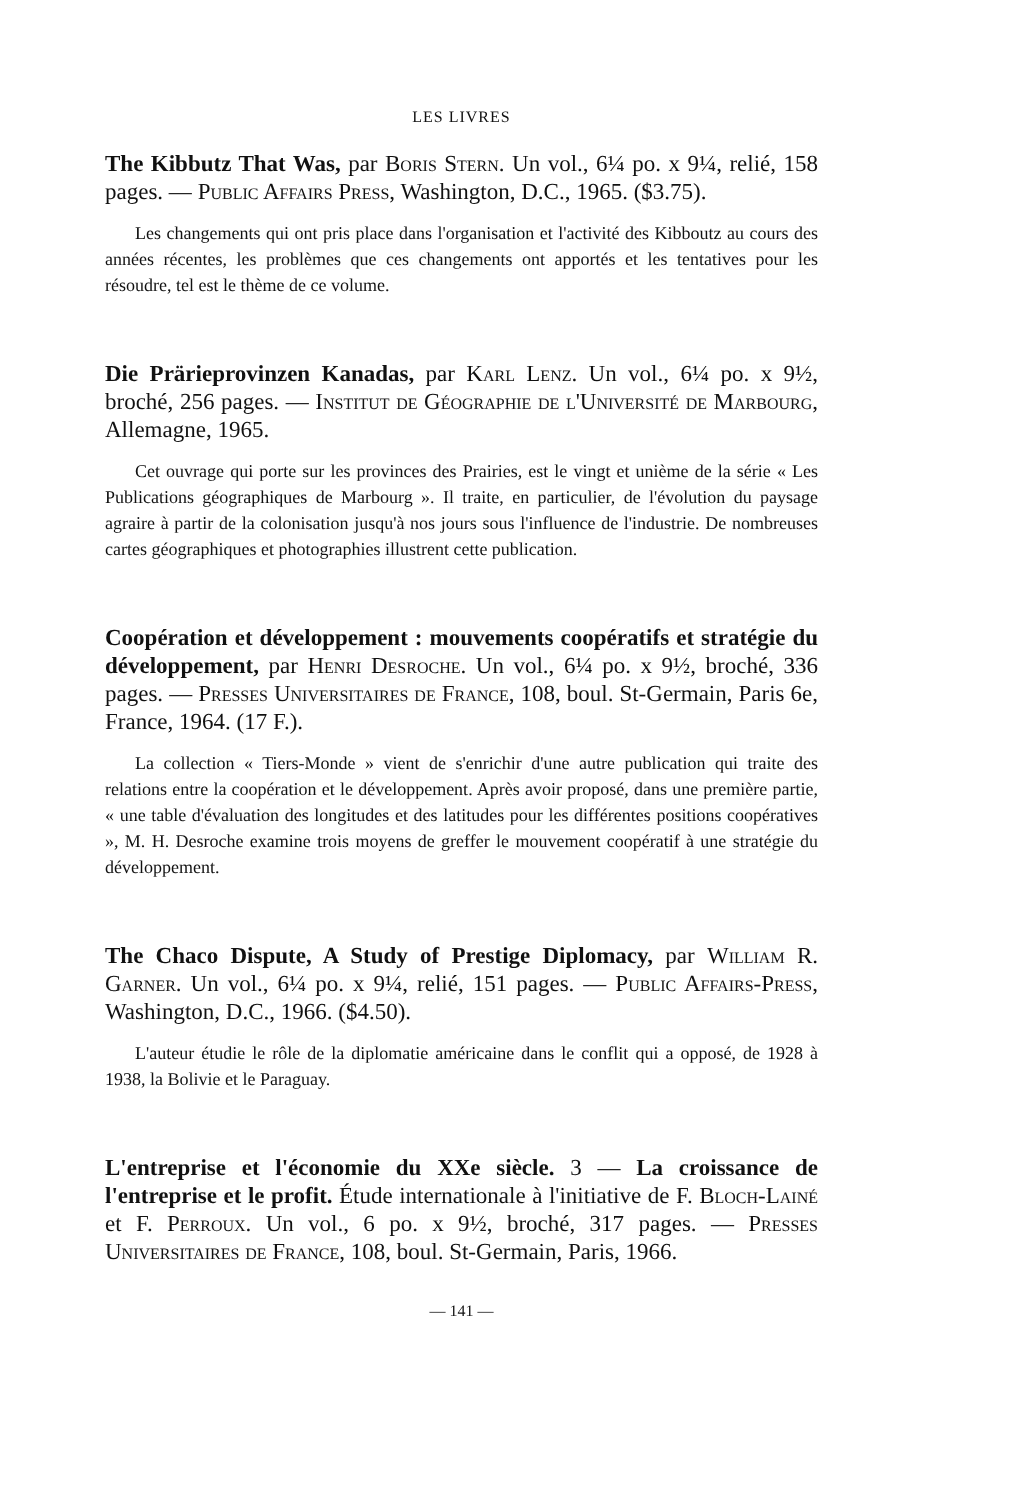LES LIVRES
The Kibbutz That Was, par Boris Stern. Un vol., 6¼ po. x 9¼, relié, 158 pages. — Public Affairs Press, Washington, D.C., 1965. ($3.75).
Les changements qui ont pris place dans l'organisation et l'activité des Kibboutz au cours des années récentes, les problèmes que ces changements ont apportés et les tentatives pour les résoudre, tel est le thème de ce volume.
Die Prärieprovinzen Kanadas, par Karl Lenz. Un vol., 6¼ po. x 9½, broché, 256 pages. — Institut de Géographie de l'Université de Marbourg, Allemagne, 1965.
Cet ouvrage qui porte sur les provinces des Prairies, est le vingt et unième de la série « Les Publications géographiques de Marbourg ». Il traite, en particulier, de l'évolution du paysage agraire à partir de la colonisation jusqu'à nos jours sous l'influence de l'industrie. De nombreuses cartes géographiques et photographies illustrent cette publication.
Coopération et développement : mouvements coopératifs et stratégie du développement, par Henri Desroche. Un vol., 6¼ po. x 9½, broché, 336 pages. — Presses Universitaires de France, 108, boul. St-Germain, Paris 6e, France, 1964. (17 F.).
La collection « Tiers-Monde » vient de s'enrichir d'une autre publication qui traite des relations entre la coopération et le développement. Après avoir proposé, dans une première partie, « une table d'évaluation des longitudes et des latitudes pour les différentes positions coopératives », M. H. Desroche examine trois moyens de greffer le mouvement coopératif à une stratégie du développement.
The Chaco Dispute, A Study of Prestige Diplomacy, par William R. Garner. Un vol., 6¼ po. x 9¼, relié, 151 pages. — Public Affairs-Press, Washington, D.C., 1966. ($4.50).
L'auteur étudie le rôle de la diplomatie américaine dans le conflit qui a opposé, de 1928 à 1938, la Bolivie et le Paraguay.
L'entreprise et l'économie du XXe siècle. 3 — La croissance de l'entreprise et le profit. Étude internationale à l'initiative de F. Bloch-Lainé et F. Perroux. Un vol., 6 po. x 9½, broché, 317 pages. — Presses Universitaires de France, 108, boul. St-Germain, Paris, 1966.
— 141 —